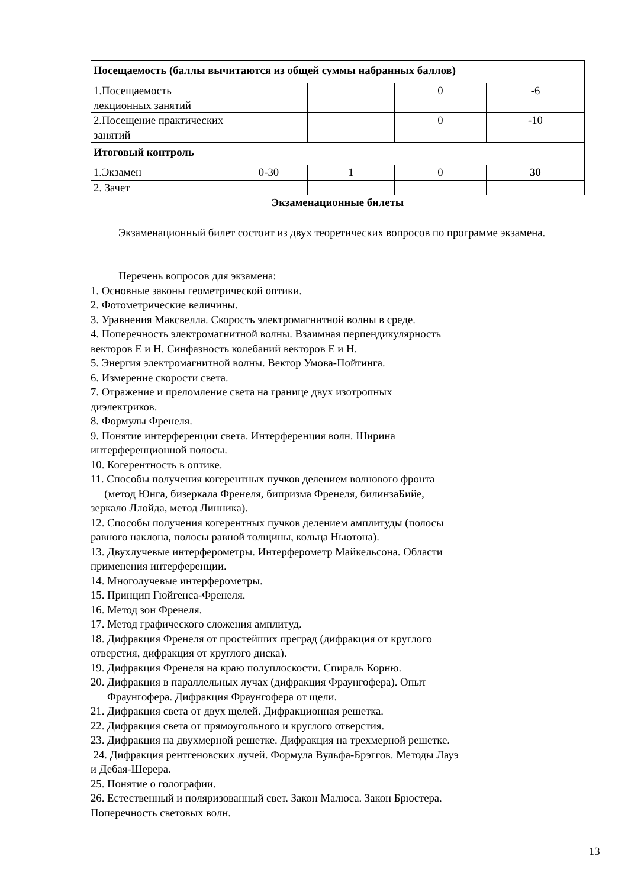| Посещаемость (баллы вычитаются из общей суммы набранных баллов) | | | | |
| 1.Посещаемость лекционных занятий | | | 0 | -6 |
| 2.Посещение практических занятий | | | 0 | -10 |
| Итоговый контроль | | | | |
| 1.Экзамен | 0-30 | 1 | 0 | 30 |
| 2. Зачет | | | | |
Экзаменационные билеты
Экзаменационный билет состоит из двух теоретических вопросов по программе экзамена.
Перечень вопросов для экзамена:
1. Основные законы геометрической оптики.
2. Фотометрические величины.
3. Уравнения Максвелла. Скорость электромагнитной волны в среде.
4. Поперечность электромагнитной волны. Взаимная перпендикулярность
векторов E и H. Синфазность колебаний векторов E и H.
5. Энергия электромагнитной волны. Вектор Умова-Пойтинга.
6. Измерение скорости света.
7. Отражение и преломление света на границе двух изотропных
диэлектриков.
8. Формулы Френеля.
9. Понятие интерференции света. Интерференция волн. Ширина
интерференционной полосы.
10. Когерентность в оптике.
11. Способы получения когерентных пучков делением волнового фронта
(метод Юнга, бизеркала Френеля, бипризма Френеля, билинзаБийе,
зеркало Ллойда, метод Линника).
12. Способы получения когерентных пучков делением амплитуды (полосы
равного наклона, полосы равной толщины, кольца Ньютона).
13. Двухлучевые интерферометры. Интерферометр Майкельсона. Области
применения интерференции.
14. Многолучевые интерферометры.
15. Принцип Гюйгенса-Френеля.
16. Метод зон Френеля.
17. Метод графического сложения амплитуд.
18. Дифракция Френеля от простейших преград (дифракция от круглого
отверстия, дифракция от круглого диска).
19. Дифракция Френеля на краю полуплоскости. Спираль Корню.
20. Дифракция в параллельных лучах (дифракция Фраунгофера). Опыт
Фраунгофера. Дифракция Фраунгофера от щели.
21. Дифракция света от двух щелей. Дифракционная решетка.
22. Дифракция света от прямоугольного и круглого отверстия.
23. Дифракция на двухмерной решетке. Дифракция на трехмерной решетке.
24. Дифракция рентгеновских лучей. Формула Вульфа-Брэггов. Методы Лауэ
и Дебая-Шерера.
25. Понятие о голографии.
26. Естественный и поляризованный свет. Закон Малюса. Закон Брюстера.
Поперечность световых волн.
13